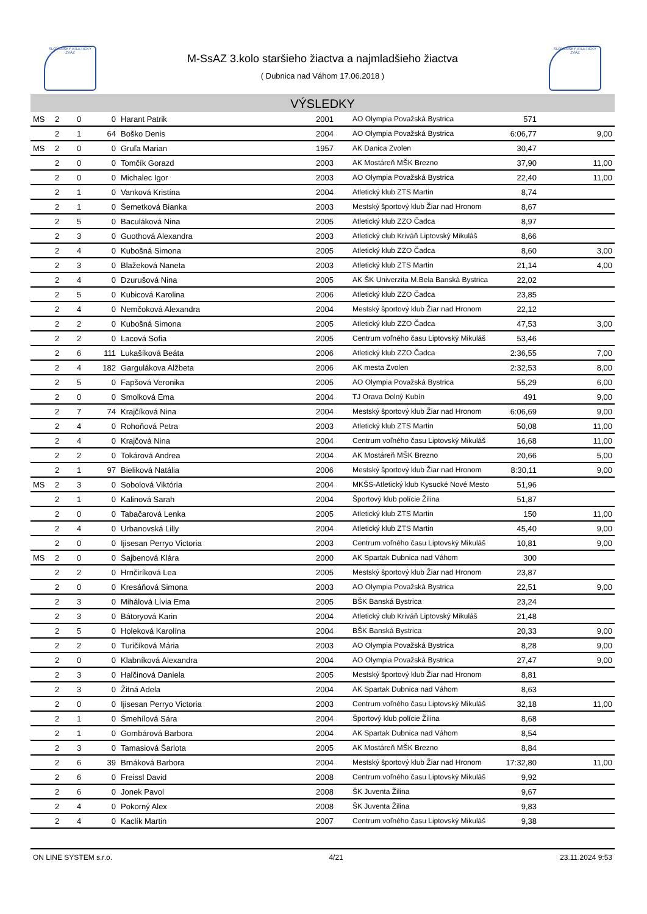SLOVENSKÝ ATLETICKÝ ZVÄZ
SLOVENSKÝ ATLETICKÝ ZVÄZ
M-SsAZ 3.kolo staršieho žiactva a najmladšieho žiactva
( Dubnica nad Váhom 17.06.2018 )
VÝSLEDKY
| MS | 2 | 0 | 0 | Harant Patrik | 2001 | AO Olympia Považská Bystrica | 571 | |
| | 2 | 1 | 64 | Boško Denis | 2004 | AO Olympia Považská Bystrica | 6:06,77 | 9,00 |
| MS | 2 | 0 | 0 | Gruľa Marian | 1957 | AK Danica Zvolen | 30,47 | |
| | 2 | 0 | 0 | Tomčík Gorazd | 2003 | AK Mostáreň MŠK Brezno | 37,90 | 11,00 |
| | 2 | 0 | 0 | Michalec Igor | 2003 | AO Olympia Považská Bystrica | 22,40 | 11,00 |
| | 2 | 1 | 0 | Vanková Kristína | 2004 | Atletický klub ZTS Martin | 8,74 | |
| | 2 | 1 | 0 | Šemetková Bianka | 2003 | Mestský športový klub Žiar nad Hronom | 8,67 | |
| | 2 | 5 | 0 | Baculáková Nina | 2005 | Atletický klub ZZO Čadca | 8,97 | |
| | 2 | 3 | 0 | Guothová Alexandra | 2003 | Atletický club Kriváň Liptovský Mikuláš | 8,66 | |
| | 2 | 4 | 0 | Kubošná Simona | 2005 | Atletický klub ZZO Čadca | 8,60 | 3,00 |
| | 2 | 3 | 0 | Blažeková Naneta | 2003 | Atletický klub ZTS Martin | 21,14 | 4,00 |
| | 2 | 4 | 0 | Dzurušová Nina | 2005 | AK ŠK Univerzita M.Bela Banská Bystrica | 22,02 | |
| | 2 | 5 | 0 | Kubicová Karolina | 2006 | Atletický klub ZZO Čadca | 23,85 | |
| | 2 | 4 | 0 | Nemčoková Alexandra | 2004 | Mestský športový klub Žiar nad Hronom | 22,12 | |
| | 2 | 2 | 0 | Kubošná Simona | 2005 | Atletický klub ZZO Čadca | 47,53 | 3,00 |
| | 2 | 2 | 0 | Lacová Sofia | 2005 | Centrum voľného času Liptovský Mikuláš | 53,46 | |
| | 2 | 6 | 111 | Lukašíková Beáta | 2006 | Atletický klub ZZO Čadca | 2:36,55 | 7,00 |
| | 2 | 4 | 182 | Gargulákova Alžbeta | 2006 | AK mesta Zvolen | 2:32,53 | 8,00 |
| | 2 | 5 | 0 | Fapšová Veronika | 2005 | AO Olympia Považská Bystrica | 55,29 | 6,00 |
| | 2 | 0 | 0 | Smolková Ema | 2004 | TJ Orava Dolný Kubín | 491 | 9,00 |
| | 2 | 7 | 74 | Krajčíková Nina | 2004 | Mestský športový klub Žiar nad Hronom | 6:06,69 | 9,00 |
| | 2 | 4 | 0 | Rohoňová Petra | 2003 | Atletický klub ZTS Martin | 50,08 | 11,00 |
| | 2 | 4 | 0 | Krajčová Nina | 2004 | Centrum voľného času Liptovský Mikuláš | 16,68 | 11,00 |
| | 2 | 2 | 0 | Tokárová Andrea | 2004 | AK Mostáreň MŠK Brezno | 20,66 | 5,00 |
| | 2 | 1 | 97 | Bieliková Natália | 2006 | Mestský športový klub Žiar nad Hronom | 8:30,11 | 9,00 |
| MS | 2 | 3 | 0 | Sobolová Viktória | 2004 | MKŠS-Atletický klub Kysucké Nové Mesto | 51,96 | |
| | 2 | 1 | 0 | Kalinová Sarah | 2004 | Športový klub polície Žilina | 51,87 | |
| | 2 | 0 | 0 | Tabačarová Lenka | 2005 | Atletický klub ZTS Martin | 150 | 11,00 |
| | 2 | 4 | 0 | Urbanovská Lilly | 2004 | Atletický klub ZTS Martin | 45,40 | 9,00 |
| | 2 | 0 | 0 | Ijisesan Perryo Victoria | 2003 | Centrum voľného času Liptovský Mikuláš | 10,81 | 9,00 |
| MS | 2 | 0 | 0 | Šajbenová Klára | 2000 | AK Spartak Dubnica nad Váhom | 300 | |
| | 2 | 2 | 0 | Hrnčiríková Lea | 2005 | Mestský športový klub Žiar nad Hronom | 23,87 | |
| | 2 | 0 | 0 | Kresáňová Simona | 2003 | AO Olympia Považská Bystrica | 22,51 | 9,00 |
| | 2 | 3 | 0 | Mihálová Lívia Ema | 2005 | BŠK Banská Bystrica | 23,24 | |
| | 2 | 3 | 0 | Bátoryová Karin | 2004 | Atletický club Kriváň Liptovský Mikuláš | 21,48 | |
| | 2 | 5 | 0 | Holeková Karolína | 2004 | BŠK Banská Bystrica | 20,33 | 9,00 |
| | 2 | 2 | 0 | Turičíková Mária | 2003 | AO Olympia Považská Bystrica | 8,28 | 9,00 |
| | 2 | 0 | 0 | Klabníková Alexandra | 2004 | AO Olympia Považská Bystrica | 27,47 | 9,00 |
| | 2 | 3 | 0 | Halčinová Daniela | 2005 | Mestský športový klub Žiar nad Hronom | 8,81 | |
| | 2 | 3 | 0 | Žitná Adela | 2004 | AK Spartak Dubnica nad Váhom | 8,63 | |
| | 2 | 0 | 0 | Ijisesan Perryo Victoria | 2003 | Centrum voľného času Liptovský Mikuláš | 32,18 | 11,00 |
| | 2 | 1 | 0 | Šmehílová Sára | 2004 | Športový klub polície Žilina | 8,68 | |
| | 2 | 1 | 0 | Gombárová Barbora | 2004 | AK Spartak Dubnica nad Váhom | 8,54 | |
| | 2 | 3 | 0 | Tamasiová Šarlota | 2005 | AK Mostáreň MŠK Brezno | 8,84 | |
| | 2 | 6 | 39 | Brnáková Barbora | 2004 | Mestský športový klub Žiar nad Hronom | 17:32,80 | 11,00 |
| | 2 | 6 | 0 | Freissl David | 2008 | Centrum voľného času Liptovský Mikuláš | 9,92 | |
| | 2 | 6 | 0 | Jonek Pavol | 2008 | ŠK Juventa Žilina | 9,67 | |
| | 2 | 4 | 0 | Pokorný Alex | 2008 | ŠK Juventa Žilina | 9,83 | |
| | 2 | 4 | 0 | Kaclík Martin | 2007 | Centrum voľného času Liptovský Mikuláš | 9,38 | |
ON LINE SYSTEM s.r.o. 4/21 23.11.2024 9:53